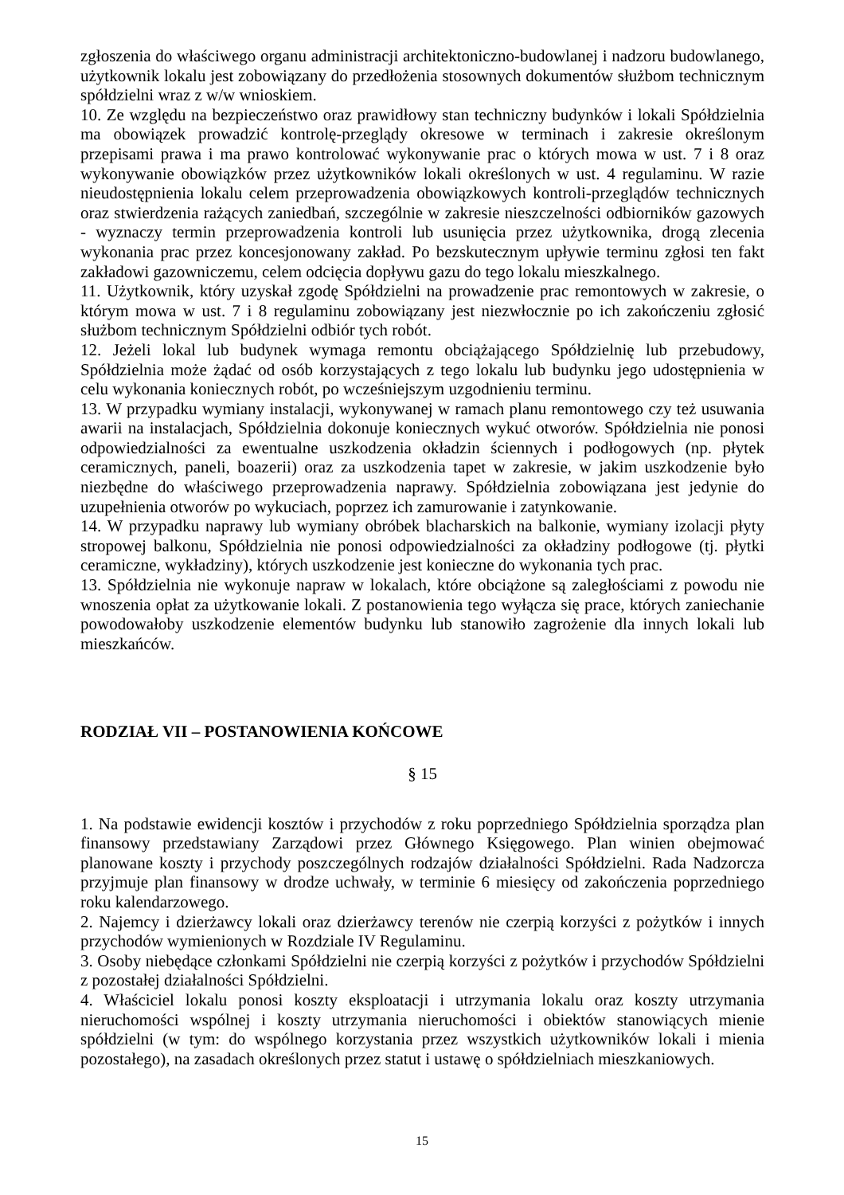zgłoszenia do właściwego organu administracji architektoniczno-budowlanej i nadzoru budowlanego, użytkownik lokalu jest zobowiązany do przedłożenia stosownych dokumentów służbom technicznym spółdzielni wraz z w/w wnioskiem.
10. Ze względu na bezpieczeństwo oraz prawidłowy stan techniczny budynków i lokali Spółdzielnia ma obowiązek prowadzić kontrolę-przeglądy okresowe w terminach i zakresie określonym przepisami prawa i ma prawo kontrolować wykonywanie prac o których mowa w ust. 7 i 8 oraz wykonywanie obowiązków przez użytkowników lokali określonych w ust. 4 regulaminu. W razie nieudostępnienia lokalu celem przeprowadzenia obowiązkowych kontroli-przeglądów technicznych oraz stwierdzenia rażących zaniedbań, szczególnie w zakresie nieszczelności odbiorników gazowych - wyznaczy termin przeprowadzenia kontroli lub usunięcia przez użytkownika, drogą zlecenia wykonania prac przez koncesjonowany zakład. Po bezskutecznym upływie terminu zgłosi ten fakt zakładowi gazowniczemu, celem odcięcia dopływu gazu do tego lokalu mieszkalnego.
11. Użytkownik, który uzyskał zgodę Spółdzielni na prowadzenie prac remontowych w zakresie, o którym mowa w ust. 7 i 8 regulaminu zobowiązany jest niezwłocznie po ich zakończeniu zgłosić służbom technicznym Spółdzielni odbiór tych robót.
12. Jeżeli lokal lub budynek wymaga remontu obciążającego Spółdzielnię lub przebudowy, Spółdzielnia może żądać od osób korzystających z tego lokalu lub budynku jego udostępnienia w celu wykonania koniecznych robót, po wcześniejszym uzgodnieniu terminu.
13. W przypadku wymiany instalacji, wykonywanej w ramach planu remontowego czy też usuwania awarii na instalacjach, Spółdzielnia dokonuje koniecznych wykuć otworów. Spółdzielnia nie ponosi odpowiedzialności za ewentualne uszkodzenia okładzin ściennych i podłogowych (np. płytek ceramicznych, paneli, boazerii) oraz za uszkodzenia tapet w zakresie, w jakim uszkodzenie było niezbędne do właściwego przeprowadzenia naprawy. Spółdzielnia zobowiązana jest jedynie do uzupełnienia otworów po wykuciach, poprzez ich zamurowanie i zatynkowanie.
14. W przypadku naprawy lub wymiany obróbek blacharskich na balkonie, wymiany izolacji płyty stropowej balkonu, Spółdzielnia nie ponosi odpowiedzialności za okładziny podłogowe (tj. płytki ceramiczne, wykładziny), których uszkodzenie jest konieczne do wykonania tych prac.
13. Spółdzielnia nie wykonuje napraw w lokalach, które obciążone są zaległościami z powodu nie wnoszenia opłat za użytkowanie lokali. Z postanowienia tego wyłącza się prace, których zaniechanie powodowałoby uszkodzenie elementów budynku lub stanowiło zagrożenie dla innych lokali lub mieszkańców.
RODZIAŁ VII – POSTANOWIENIA KOŃCOWE
§ 15
1. Na podstawie ewidencji kosztów i przychodów z roku poprzedniego Spółdzielnia sporządza plan finansowy przedstawiany Zarządowi przez Głównego Księgowego. Plan winien obejmować planowane koszty i przychody poszczególnych rodzajów działalności Spółdzielni. Rada Nadzorcza przyjmuje plan finansowy w drodze uchwały, w terminie 6 miesięcy od zakończenia poprzedniego roku kalendarzowego.
2. Najemcy i dzierżawcy lokali oraz dzierżawcy terenów nie czerpią korzyści z pożytków i innych przychodów wymienionych w Rozdziale IV Regulaminu.
3. Osoby niebędące członkami Spółdzielni nie czerpią korzyści z pożytków i przychodów Spółdzielni z pozostałej działalności Spółdzielni.
4. Właściciel lokalu ponosi koszty eksploatacji i utrzymania lokalu oraz koszty utrzymania nieruchomości wspólnej i koszty utrzymania nieruchomości i obiektów stanowiących mienie spółdzielni (w tym: do wspólnego korzystania przez wszystkich użytkowników lokali i mienia pozostałego), na zasadach określonych przez statut i ustawę o spółdzielniach mieszkaniowych.
15